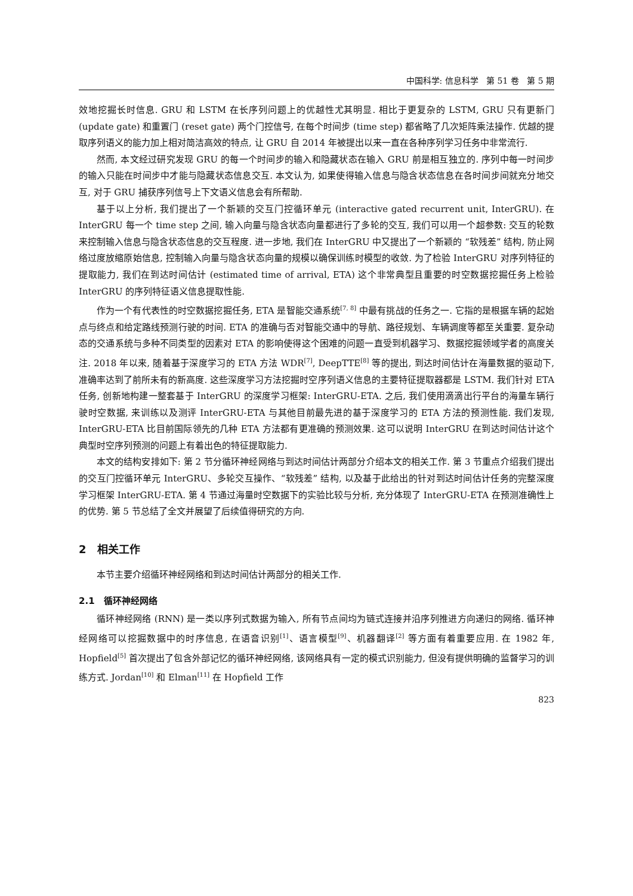中国科学: 信息科学 第 51 卷 第 5 期
效地挖掘长时信息. GRU 和 LSTM 在长序列问题上的优越性尤其明显. 相比于更复杂的 LSTM, GRU 只有更新门 (update gate) 和重置门 (reset gate) 两个门控信号, 在每个时间步 (time step) 都省略了几次矩阵乘法操作. 优越的提取序列语义的能力加上相对简洁高效的特点, 让 GRU 自 2014 年被提出以来一直在各种序列学习任务中非常流行.
然而, 本文经过研究发现 GRU 的每一个时间步的输入和隐藏状态在输入 GRU 前是相互独立的. 序列中每一时间步的输入只能在时间步中才能与隐藏状态信息交互. 本文认为, 如果使得输入信息与隐含状态信息在各时间步间就充分地交互, 对于 GRU 捕获序列信号上下文语义信息会有所帮助.
基于以上分析, 我们提出了一个新颖的交互门控循环单元 (interactive gated recurrent unit, InterGRU). 在 InterGRU 每一个 time step 之间, 输入向量与隐含状态向量都进行了多轮的交互, 我们可以用一个超参数: 交互的轮数来控制输入信息与隐含状态信息的交互程度. 进一步地, 我们在 InterGRU 中又提出了一个新颖的 “软残差” 结构, 防止网络过度放缩原始信息, 控制输入向量与隐含状态向量的规模以确保训练时模型的收敛. 为了检验 InterGRU 对序列特征的提取能力, 我们在到达时间估计 (estimated time of arrival, ETA) 这个非常典型且重要的时空数据挖掘任务上检验 InterGRU 的序列特征语义信息提取性能.
作为一个有代表性的时空数据挖掘任务, ETA 是智能交通系统<sup>[7, 8]</sup> 中最有挑战的任务之一. 它指的是根据车辆的起始点与终点和给定路线预测行驶的时间. ETA 的准确与否对智能交通中的导航、路径规划、车辆调度等都至关重要. 复杂动态的交通系统与多种不同类型的因素对 ETA 的影响使得这个困难的问题一直受到机器学习、数据挖掘领域学者的高度关注. 2018 年以来, 随着基于深度学习的 ETA 方法 WDR<sup>[7]</sup>, DeepTTE<sup>[8]</sup> 等的提出, 到达时间估计在海量数据的驱动下, 准确率达到了前所未有的新高度. 这些深度学习方法挖掘时空序列语义信息的主要特征提取器都是 LSTM. 我们针对 ETA 任务, 创新地构建一整套基于 InterGRU 的深度学习框架: InterGRU-ETA. 之后, 我们使用滴滴出行平台的海量车辆行驶时空数据, 来训练以及测评 InterGRU-ETA 与其他目前最先进的基于深度学习的 ETA 方法的预测性能. 我们发现, InterGRU-ETA 比目前国际领先的几种 ETA 方法都有更准确的预测效果. 这可以说明 InterGRU 在到达时间估计这个典型时空序列预测的问题上有着出色的特征提取能力.
本文的结构安排如下: 第 2 节分循环神经网络与到达时间估计两部分介绍本文的相关工作. 第 3 节重点介绍我们提出的交互门控循环单元 InterGRU、多轮交互操作、“软残差” 结构, 以及基于此给出的针对到达时间估计任务的完整深度学习框架 InterGRU-ETA. 第 4 节通过海量时空数据下的实验比较与分析, 充分体现了 InterGRU-ETA 在预测准确性上的优势. 第 5 节总结了全文并展望了后续值得研究的方向.
2 相关工作
本节主要介绍循环神经网络和到达时间估计两部分的相关工作.
2.1 循环神经网络
循环神经网络 (RNN) 是一类以序列式数据为输入, 所有节点间均为链式连接并沿序列推进方向递归的网络. 循环神经网络可以挖掘数据中的时序信息, 在语音识别<sup>[1]</sup>、语言模型<sup>[9]</sup>、机器翻译<sup>[2]</sup> 等方面有着重要应用. 在 1982 年, Hopfield<sup>[5]</sup> 首次提出了包含外部记忆的循环神经网络, 该网络具有一定的模式识别能力, 但没有提供明确的监督学习的训练方式. Jordan<sup>[10]</sup> 和 Elman<sup>[11]</sup> 在 Hopfield 工作
823